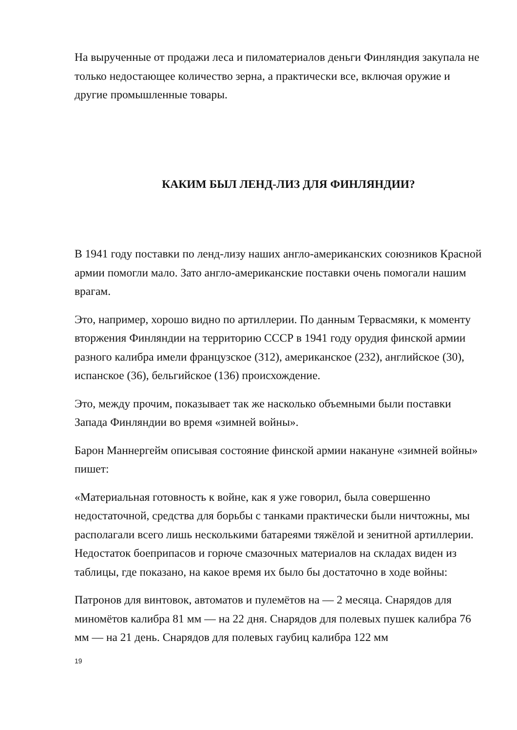На вырученные от продажи леса и пиломатериалов деньги Финляндия закупала не только недостающее количество зерна, а практически все, включая оружие и другие промышленные товары.
КАКИМ БЫЛ ЛЕНД-ЛИЗ ДЛЯ ФИНЛЯНДИИ?
В 1941 году поставки по ленд-лизу наших англо-американских союзников Красной армии помогли мало. Зато англо-американские поставки очень помогали нашим врагам.
Это, например, хорошо видно по артиллерии. По данным Тервасмяки, к моменту вторжения Финляндии на территорию СССР в 1941 году орудия финской армии разного калибра имели французское (312), американское (232), английское (30), испанское (36), бельгийское (136) происхождение.
Это, между прочим, показывает так же насколько объемными были поставки Запада Финляндии во время «зимней войны».
Барон Маннергейм описывая состояние финской армии накануне «зимней войны» пишет:
«Материальная готовность к войне, как я уже говорил, была совершенно недостаточной, средства для борьбы с танками практически были ничтожны, мы располагали всего лишь несколькими батареями тяжёлой и зенитной артиллерии. Недостаток боеприпасов и горюче смазочных материалов на складах виден из таблицы, где показано, на какое время их было бы достаточно в ходе войны:
Патронов для винтовок, автоматов и пулемётов на — 2 месяца. Снарядов для миномётов калибра 81 мм — на 22 дня. Снарядов для полевых пушек калибра 76 мм — на 21 день. Снарядов для полевых гаубиц калибра 122 мм
19